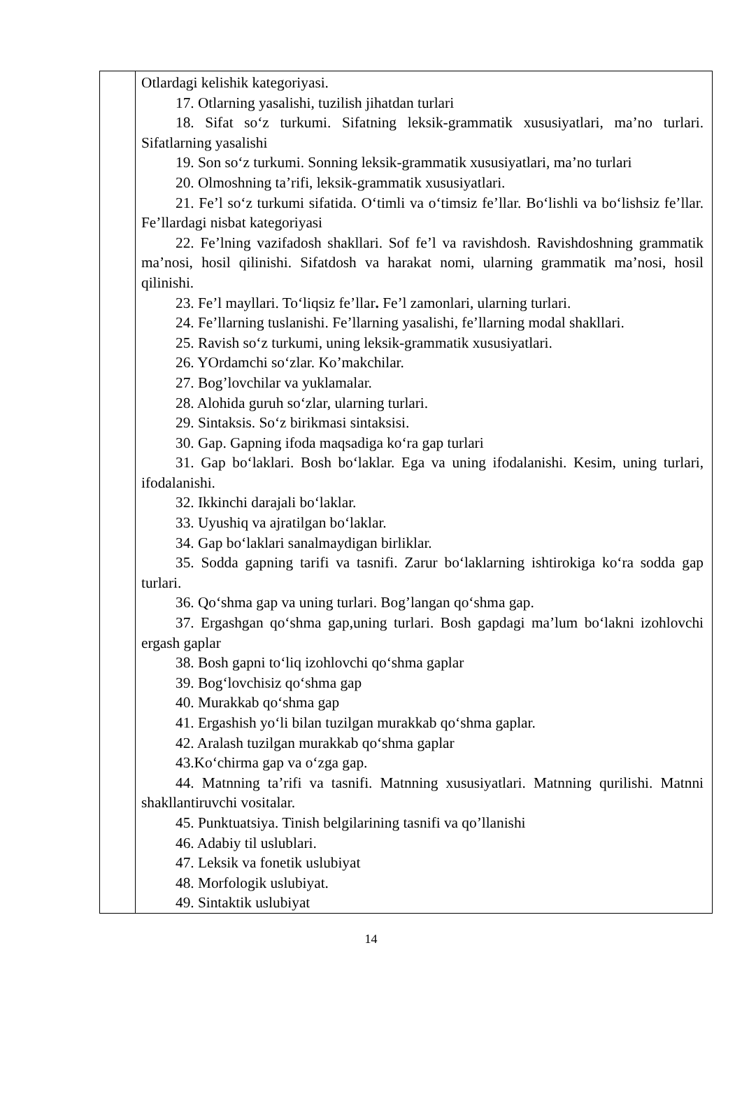| | Otlardagi kelishik kategoriyasi. 17. Otlarning yasalishi, tuzilish jihatdan turlari 18. Sifat so‘z turkumi. Sifatning leksik-grammatik xususiyatlari, ma’no turlari. Sifatlarning yasalishi 19. Son so‘z turkumi. Sonning leksik-grammatik xususiyatlari, ma’no turlari 20. Olmoshning ta’rifi, leksik-grammatik xususiyatlari. 21. Fe’l so‘z turkumi sifatida. O‘timli va o‘timsiz fe’llar. Bo‘lishli va bo‘lishsiz fe’llar. Fe’llardagi nisbat kategoriyasi 22. Fe’lning vazifadosh shakllari. Sof fe’l va ravishdosh. Ravishdoshning grammatik ma’nosi, hosil qilinishi. Sifatdosh va harakat nomi, ularning grammatik ma’nosi, hosil qilinishi. 23. Fe’l mayllari. To‘liqsiz fe’llar . Fe’l zamonlari, ularning turlari. 24. Fe’llarning tuslanishi. Fe’llarning yasalishi, fe’llarning modal shakllari. 25. Ravish so‘z turkumi, uning leksik-grammatik xususiyatlari. 26. YOrdamchi so‘zlar. Ko’makchilar. 27. Bog’lovchilar va yuklamalar. 28. Alohida guruh so‘zlar, ularning turlari. 29. Sintaksis. So‘z birikmasi sintaksisi. 30. Gap. Gapning ifoda maqsadiga ko‘ra gap turlari 31. Gap bo‘laklari. Bosh bo‘laklar. Ega va uning ifodalanishi. Kesim, uning turlari, ifodalanishi. 32. Ikkinchi darajali bo‘laklar. 33. Uyushiq va ajratilgan bo‘laklar. 34. Gap bo‘laklari sanalmaydigan birliklar. 35. Sodda gapning tarifi va tasnifi. Zarur bo‘laklarning ishtirokiga ko‘ra sodda gap turlari. 36. Qo‘shma gap va uning turlari. Bog’langan qo‘shma gap. 37. Ergashgan qo‘shma gap,uning turlari. Bosh gapdagi ma’lum bo‘lakni izohlovchi ergash gaplar 38. Bosh gapni to‘liq izohlovchi qo‘shma gaplar 39. Bog‘lovchisiz qo‘shma gap 40. Murakkab qo‘shma gap 41. Ergashish yo‘li bilan tuzilgan murakkab qo‘shma gaplar. 42. Aralash tuzilgan murakkab qo‘shma gaplar 43.Ko‘chirma gap va o‘zga gap. 44. Matnning ta’rifi va tasnifi. Matnning xususiyatlari. Matnning qurilishi. Matnni shakllantiruvchi vositalar. 45. Punktuatsiya. Tinish belgilarining tasnifi va qo’llanishi 46. Adabiy til uslublari. 47. Leksik va fonetik uslubiyat 48. Morfologik uslubiyat. 49. Sintaktik uslubiyat |
14